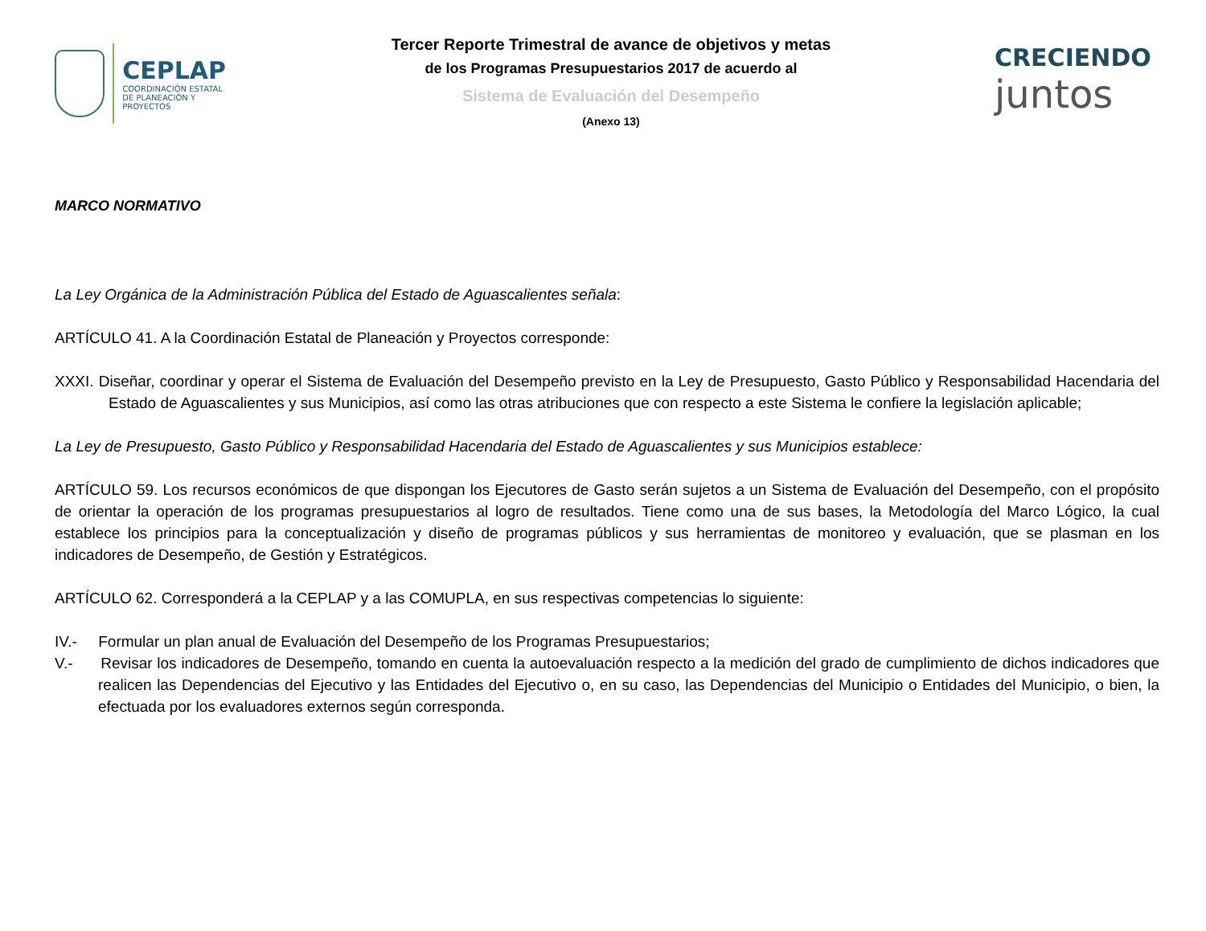CEPLAP
COORDINACIÓN ESTATAL
DE PLANEACIÓN Y PROYECTOS
Tercer Reporte Trimestral de avance de objetivos y metas
de los Programas Presupuestarios 2017 de acuerdo al
Sistema de Evaluación del Desempeño
(Anexo 13)
CRECIENDO
juntos
MARCO NORMATIVO
La Ley Orgánica de la Administración Pública del Estado de Aguascalientes señala:
ARTÍCULO 41. A la Coordinación Estatal de Planeación y Proyectos corresponde:
XXXI. Diseñar, coordinar y operar el Sistema de Evaluación del Desempeño previsto en la Ley de Presupuesto, Gasto Público y Responsabilidad Hacendaria del Estado de Aguascalientes y sus Municipios, así como las otras atribuciones que con respecto a este Sistema le confiere la legislación aplicable;
La Ley de Presupuesto, Gasto Público y Responsabilidad Hacendaria del Estado de Aguascalientes y sus Municipios establece:
ARTÍCULO 59. Los recursos económicos de que dispongan los Ejecutores de Gasto serán sujetos a un Sistema de Evaluación del Desempeño, con el propósito de orientar la operación de los programas presupuestarios al logro de resultados. Tiene como una de sus bases, la Metodología del Marco Lógico, la cual establece los principios para la conceptualización y diseño de programas públicos y sus herramientas de monitoreo y evaluación, que se plasman en los indicadores de Desempeño, de Gestión y Estratégicos.
ARTÍCULO 62. Corresponderá a la CEPLAP y a las COMUPLA, en sus respectivas competencias lo siguiente:
IV.- Formular un plan anual de Evaluación del Desempeño de los Programas Presupuestarios;
V.- Revisar los indicadores de Desempeño, tomando en cuenta la autoevaluación respecto a la medición del grado de cumplimiento de dichos indicadores que realicen las Dependencias del Ejecutivo y las Entidades del Ejecutivo o, en su caso, las Dependencias del Municipio o Entidades del Municipio, o bien, la efectuada por los evaluadores externos según corresponda.